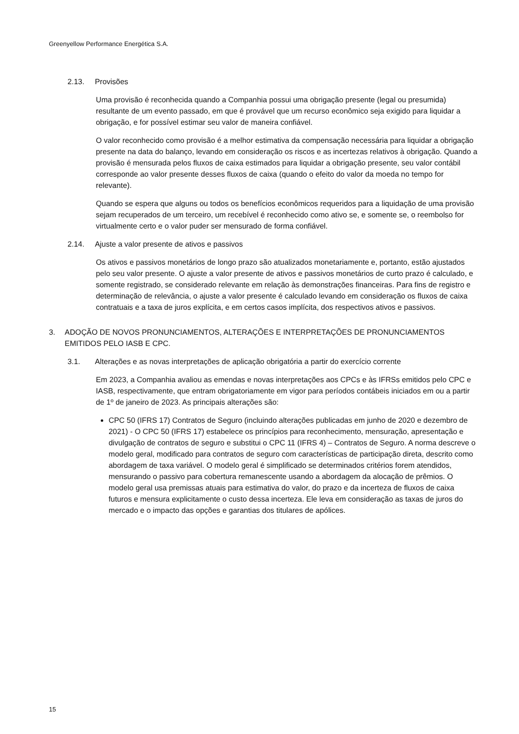Greenyellow Performance Energética S.A.
2.13. Provisões
Uma provisão é reconhecida quando a Companhia possui uma obrigação presente (legal ou presumida) resultante de um evento passado, em que é provável que um recurso econômico seja exigido para liquidar a obrigação, e for possível estimar seu valor de maneira confiável.
O valor reconhecido como provisão é a melhor estimativa da compensação necessária para liquidar a obrigação presente na data do balanço, levando em consideração os riscos e as incertezas relativos à obrigação. Quando a provisão é mensurada pelos fluxos de caixa estimados para liquidar a obrigação presente, seu valor contábil corresponde ao valor presente desses fluxos de caixa (quando o efeito do valor da moeda no tempo for relevante).
Quando se espera que alguns ou todos os benefícios econômicos requeridos para a liquidação de uma provisão sejam recuperados de um terceiro, um recebível é reconhecido como ativo se, e somente se, o reembolso for virtualmente certo e o valor puder ser mensurado de forma confiável.
2.14. Ajuste a valor presente de ativos e passivos
Os ativos e passivos monetários de longo prazo são atualizados monetariamente e, portanto, estão ajustados pelo seu valor presente. O ajuste a valor presente de ativos e passivos monetários de curto prazo é calculado, e somente registrado, se considerado relevante em relação às demonstrações financeiras. Para fins de registro e determinação de relevância, o ajuste a valor presente é calculado levando em consideração os fluxos de caixa contratuais e a taxa de juros explícita, e em certos casos implícita, dos respectivos ativos e passivos.
3. ADOÇÃO DE NOVOS PRONUNCIAMENTOS, ALTERAÇÕES E INTERPRETAÇÕES DE PRONUNCIAMENTOS EMITIDOS PELO IASB E CPC.
3.1. Alterações e as novas interpretações de aplicação obrigatória a partir do exercício corrente
Em 2023, a Companhia avaliou as emendas e novas interpretações aos CPCs e às IFRSs emitidos pelo CPC e IASB, respectivamente, que entram obrigatoriamente em vigor para períodos contábeis iniciados em ou a partir de 1º de janeiro de 2023. As principais alterações são:
CPC 50 (IFRS 17) Contratos de Seguro (incluindo alterações publicadas em junho de 2020 e dezembro de 2021) - O CPC 50 (IFRS 17) estabelece os princípios para reconhecimento, mensuração, apresentação e divulgação de contratos de seguro e substitui o CPC 11 (IFRS 4) – Contratos de Seguro. A norma descreve o modelo geral, modificado para contratos de seguro com características de participação direta, descrito como abordagem de taxa variável. O modelo geral é simplificado se determinados critérios forem atendidos, mensurando o passivo para cobertura remanescente usando a abordagem da alocação de prêmios. O modelo geral usa premissas atuais para estimativa do valor, do prazo e da incerteza de fluxos de caixa futuros e mensura explicitamente o custo dessa incerteza. Ele leva em consideração as taxas de juros do mercado e o impacto das opções e garantias dos titulares de apólices.
15